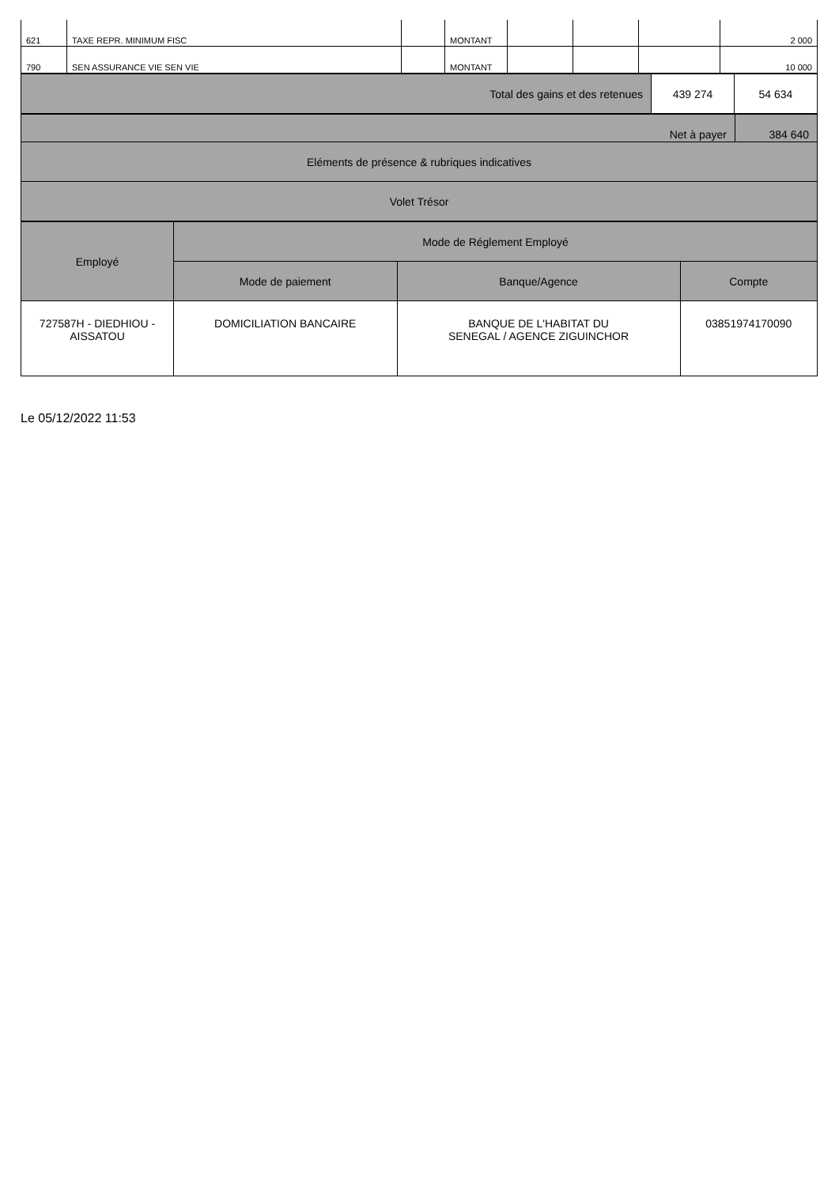| 621 | TAXE REPR. MINIMUM FISC | | MONTANT | | | | 2 000 |
| 790 | SEN ASSURANCE VIE SEN VIE | | MONTANT | | | | 10 000 |
| Total des gains et des retenues | 439 274 | 54 634 |
| Net à payer | 384 640 |
| Eléments de présence & rubriques indicatives | |
| Volet Trésor | |
| Employé | Mode de Réglement Employé | | |
| --- | --- | --- | --- |
| | Mode de paiement | Banque/Agence | Compte |
| 727587H - DIEDHIOU - AISSATOU | DOMICILIATION BANCAIRE | BANQUE DE L'HABITAT DU SENEGAL / AGENCE ZIGUINCHOR | 03851974170090 |
Le 05/12/2022 11:53